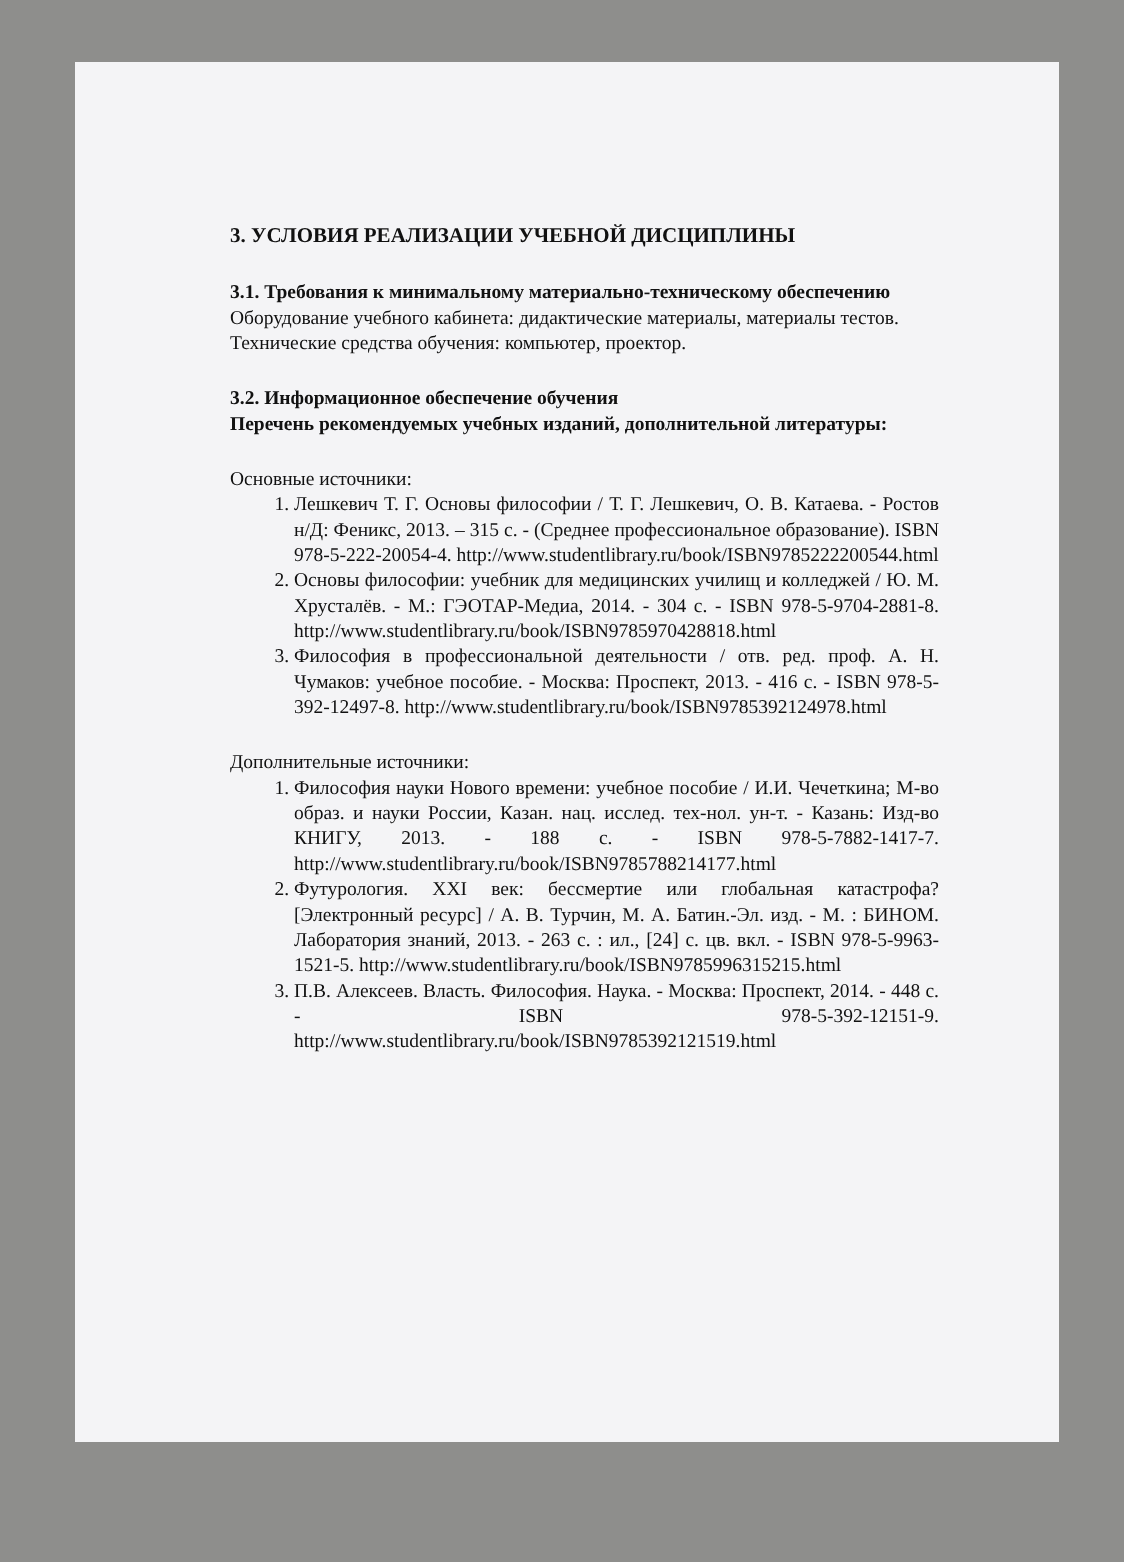3. УСЛОВИЯ РЕАЛИЗАЦИИ УЧЕБНОЙ ДИСЦИПЛИНЫ
3.1. Требования к минимальному материально-техническому обеспечению
Оборудование учебного кабинета: дидактические материалы, материалы тестов.
Технические средства обучения: компьютер, проектор.
3.2. Информационное обеспечение обучения
Перечень рекомендуемых учебных изданий, дополнительной литературы:
Основные источники:
1. Лешкевич Т. Г. Основы философии / Т. Г. Лешкевич, О. В. Катаева. - Ростов н/Д: Феникс, 2013. – 315 с. - (Среднее профессиональное образование). ISBN 978-5-222-20054-4. http://www.studentlibrary.ru/book/ISBN9785222200544.html
2. Основы философии: учебник для медицинских училищ и колледжей / Ю. М. Хрусталёв. - М.: ГЭОТАР-Медиа, 2014. - 304 с. - ISBN 978-5-9704-2881-8. http://www.studentlibrary.ru/book/ISBN9785970428818.html
3. Философия в профессиональной деятельности / отв. ред. проф. А. Н. Чумаков: учебное пособие. - Москва: Проспект, 2013. - 416 с. - ISBN 978-5-392-12497-8. http://www.studentlibrary.ru/book/ISBN9785392124978.html
Дополнительные источники:
1. Философия науки Нового времени: учебное пособие / И.И. Чечеткина; М-во образ. и науки России, Казан. нац. исслед. тех-нол. ун-т. - Казань: Изд-во КНИГУ, 2013. - 188 с. - ISBN 978-5-7882-1417-7. http://www.studentlibrary.ru/book/ISBN9785788214177.html
2. Футурология. XXI век: бессмертие или глобальная катастрофа? [Электронный ресурс] / А. В. Турчин, М. А. Батин.-Эл. изд. - М. : БИНОМ. Лаборатория знаний, 2013. - 263 с. : ил., [24] с. цв. вкл. - ISBN 978-5-9963-1521-5. http://www.studentlibrary.ru/book/ISBN9785996315215.html
3. П.В. Алексеев. Власть. Философия. Наука. - Москва: Проспект, 2014. - 448 с. - ISBN 978-5-392-12151-9. http://www.studentlibrary.ru/book/ISBN9785392121519.html